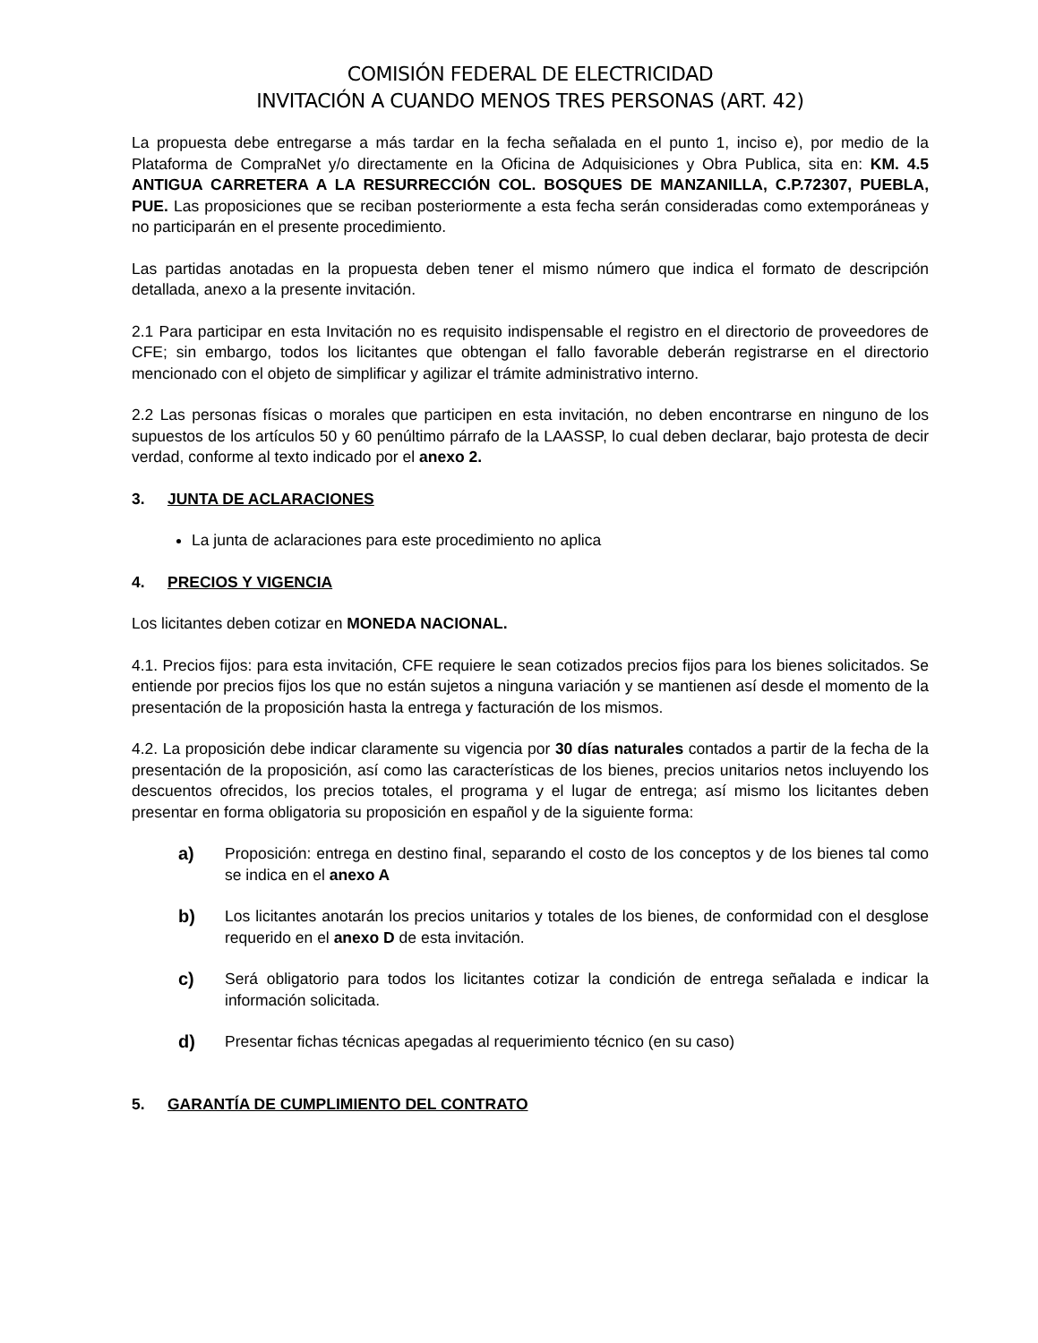COMISIÓN FEDERAL DE ELECTRICIDAD
INVITACIÓN A CUANDO MENOS TRES PERSONAS (ART. 42)
La propuesta debe entregarse a más tardar en la fecha señalada en el punto 1, inciso e), por medio de la Plataforma de CompraNet y/o directamente en la Oficina de Adquisiciones y Obra Publica, sita en: KM. 4.5 ANTIGUA CARRETERA A LA RESURRECCIÓN COL. BOSQUES DE MANZANILLA, C.P.72307, PUEBLA, PUE. Las proposiciones que se reciban posteriormente a esta fecha serán consideradas como extemporáneas y no participarán en el presente procedimiento.
Las partidas anotadas en la propuesta deben tener el mismo número que indica el formato de descripción detallada, anexo a la presente invitación.
2.1 Para participar en esta Invitación no es requisito indispensable el registro en el directorio de proveedores de CFE; sin embargo, todos los licitantes que obtengan el fallo favorable deberán registrarse en el directorio mencionado con el objeto de simplificar y agilizar el trámite administrativo interno.
2.2 Las personas físicas o morales que participen en esta invitación, no deben encontrarse en ninguno de los supuestos de los artículos 50 y 60 penúltimo párrafo de la LAASSP, lo cual deben declarar, bajo protesta de decir verdad, conforme al texto indicado por el anexo 2.
3. JUNTA DE ACLARACIONES
La junta de aclaraciones para este procedimiento no aplica
4. PRECIOS Y VIGENCIA
Los licitantes deben cotizar en MONEDA NACIONAL.
4.1. Precios fijos: para esta invitación, CFE requiere le sean cotizados precios fijos para los bienes solicitados. Se entiende por precios fijos los que no están sujetos a ninguna variación y se mantienen así desde el momento de la presentación de la proposición hasta la entrega y facturación de los mismos.
4.2. La proposición debe indicar claramente su vigencia por 30 días naturales contados a partir de la fecha de la presentación de la proposición, así como las características de los bienes, precios unitarios netos incluyendo los descuentos ofrecidos, los precios totales, el programa y el lugar de entrega; así mismo los licitantes deben presentar en forma obligatoria su proposición en español y de la siguiente forma:
a) Proposición: entrega en destino final, separando el costo de los conceptos y de los bienes tal como se indica en el anexo A
b) Los licitantes anotarán los precios unitarios y totales de los bienes, de conformidad con el desglose requerido en el anexo D de esta invitación.
c) Será obligatorio para todos los licitantes cotizar la condición de entrega señalada e indicar la información solicitada.
d) Presentar fichas técnicas apegadas al requerimiento técnico (en su caso)
5. GARANTÍA DE CUMPLIMIENTO DEL CONTRATO